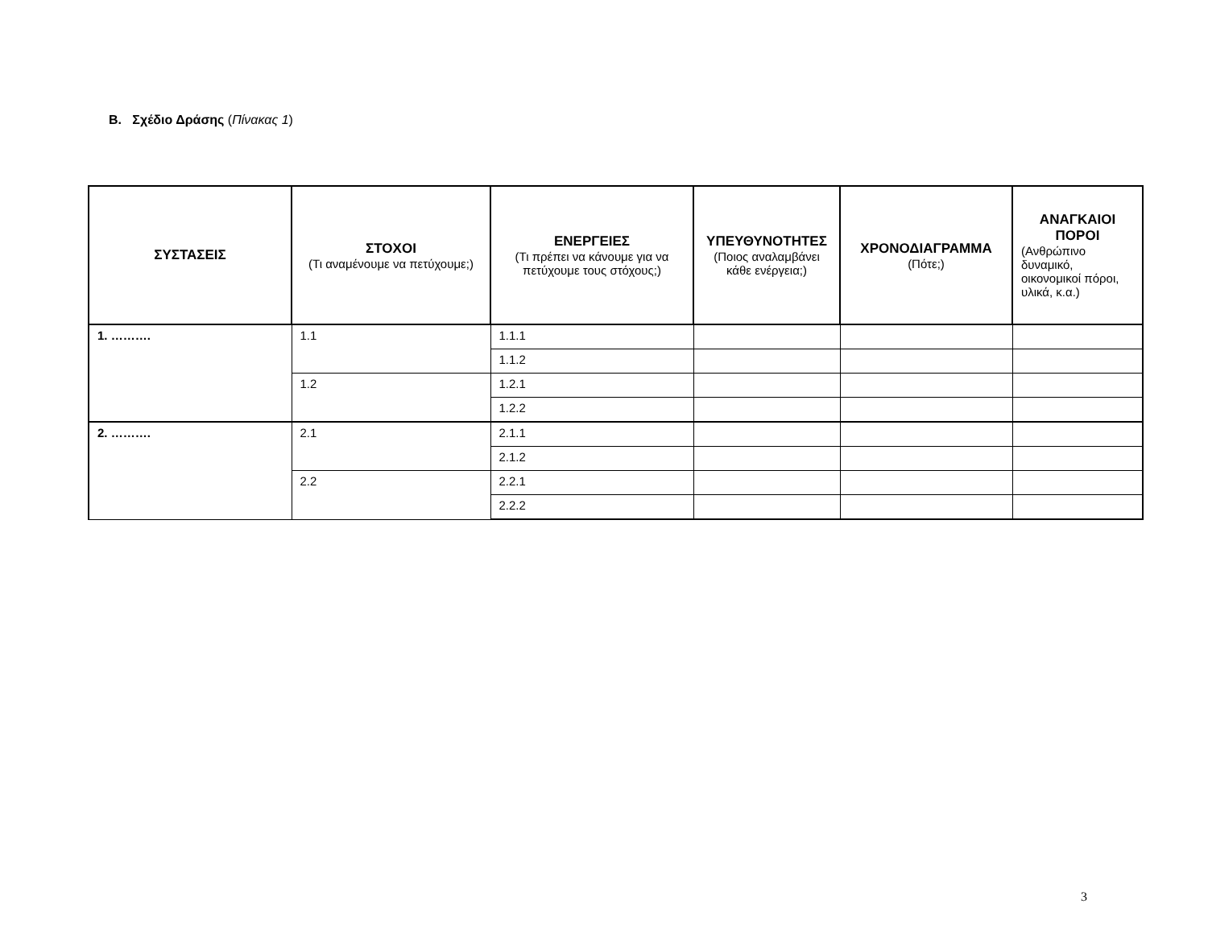B. Σχέδιο Δράσης (Πίνακας 1)
| ΣΥΣΤΑΣΕΙΣ | ΣΤΟΧΟΙ (Τι αναμένουμε να πετύχουμε;) | ΕΝΕΡΓΕΙΕΣ (Τι πρέπει να κάνουμε για να πετύχουμε τους στόχους;) | ΥΠΕΥΘΥΝΟΤΗΤΕΣ (Ποιος αναλαμβάνει κάθε ενέργεια;) | ΧΡΟΝΟΔΙΑΓΡΑΜΜΑ (Πότε;) | ΑΝΑΓΚΑΙΟΙ ΠΟΡΟΙ (Ανθρώπινο δυναμικό, οικονομικοί πόροι, υλικά, κ.α.) |
| --- | --- | --- | --- | --- | --- |
| 1. ………. | 1.1 | 1.1.1 | | | |
| | | 1.1.2 | | | |
| | 1.2 | 1.2.1 | | | |
| | | 1.2.2 | | | |
| 2. ………. | 2.1 | 2.1.1 | | | |
| | | 2.1.2 | | | |
| | 2.2 | 2.2.1 | | | |
| | | 2.2.2 | | | |
3